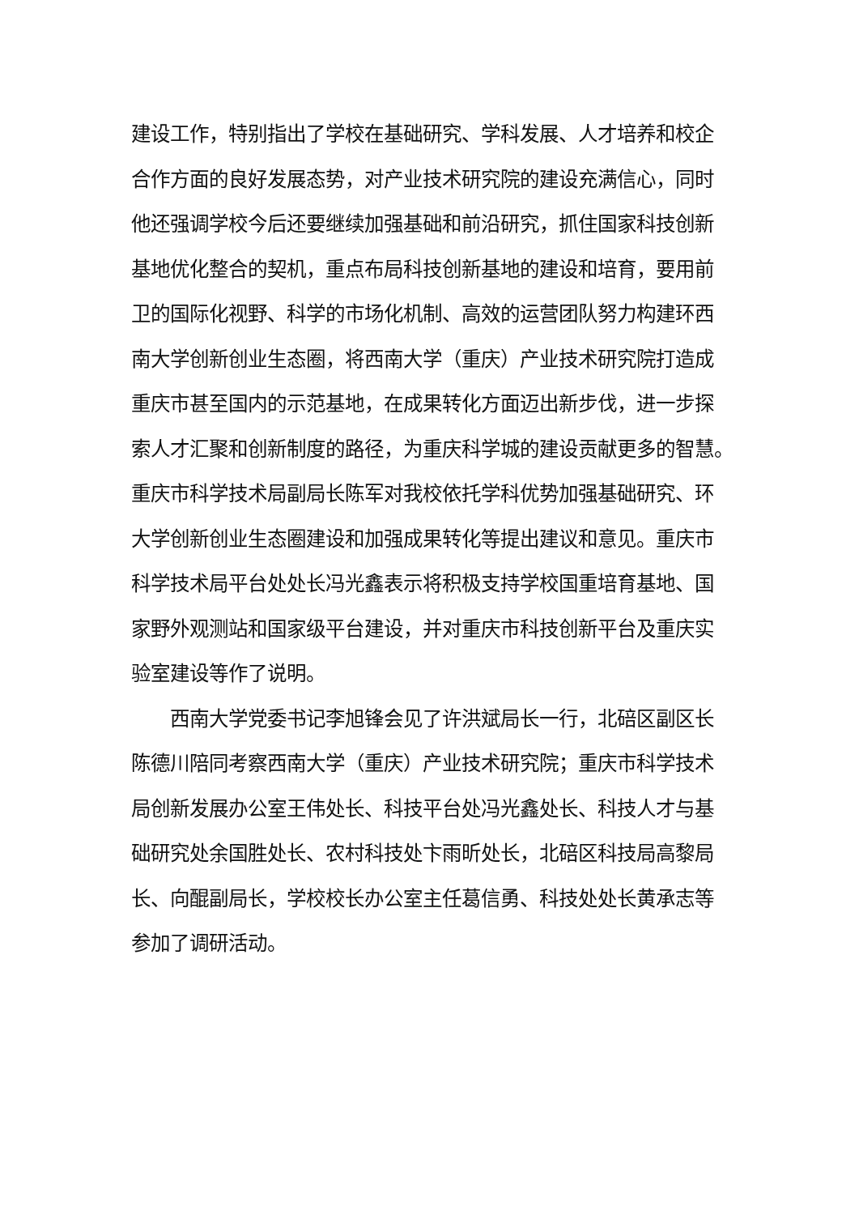建设工作，特别指出了学校在基础研究、学科发展、人才培养和校企
合作方面的良好发展态势，对产业技术研究院的建设充满信心，同时
他还强调学校今后还要继续加强基础和前沿研究，抓住国家科技创新
基地优化整合的契机，重点布局科技创新基地的建设和培育，要用前
卫的国际化视野、科学的市场化机制、高效的运营团队努力构建环西
南大学创新创业生态圈，将西南大学（重庆）产业技术研究院打造成
重庆市甚至国内的示范基地，在成果转化方面迈出新步伐，进一步探
索人才汇聚和创新制度的路径，为重庆科学城的建设贡献更多的智慧。
重庆市科学技术局副局长陈军对我校依托学科优势加强基础研究、环
大学创新创业生态圈建设和加强成果转化等提出建议和意见。重庆市
科学技术局平台处处长冯光鑫表示将积极支持学校国重培育基地、国
家野外观测站和国家级平台建设，并对重庆市科技创新平台及重庆实
验室建设等作了说明。
　　西南大学党委书记李旭锋会见了许洪斌局长一行，北碚区副区长
陈德川陪同考察西南大学（重庆）产业技术研究院；重庆市科学技术
局创新发展办公室王伟处长、科技平台处冯光鑫处长、科技人才与基
础研究处余国胜处长、农村科技处卞雨昕处长，北碚区科技局高黎局
长、向醌副局长，学校校长办公室主任葛信勇、科技处处长黄承志等
参加了调研活动。